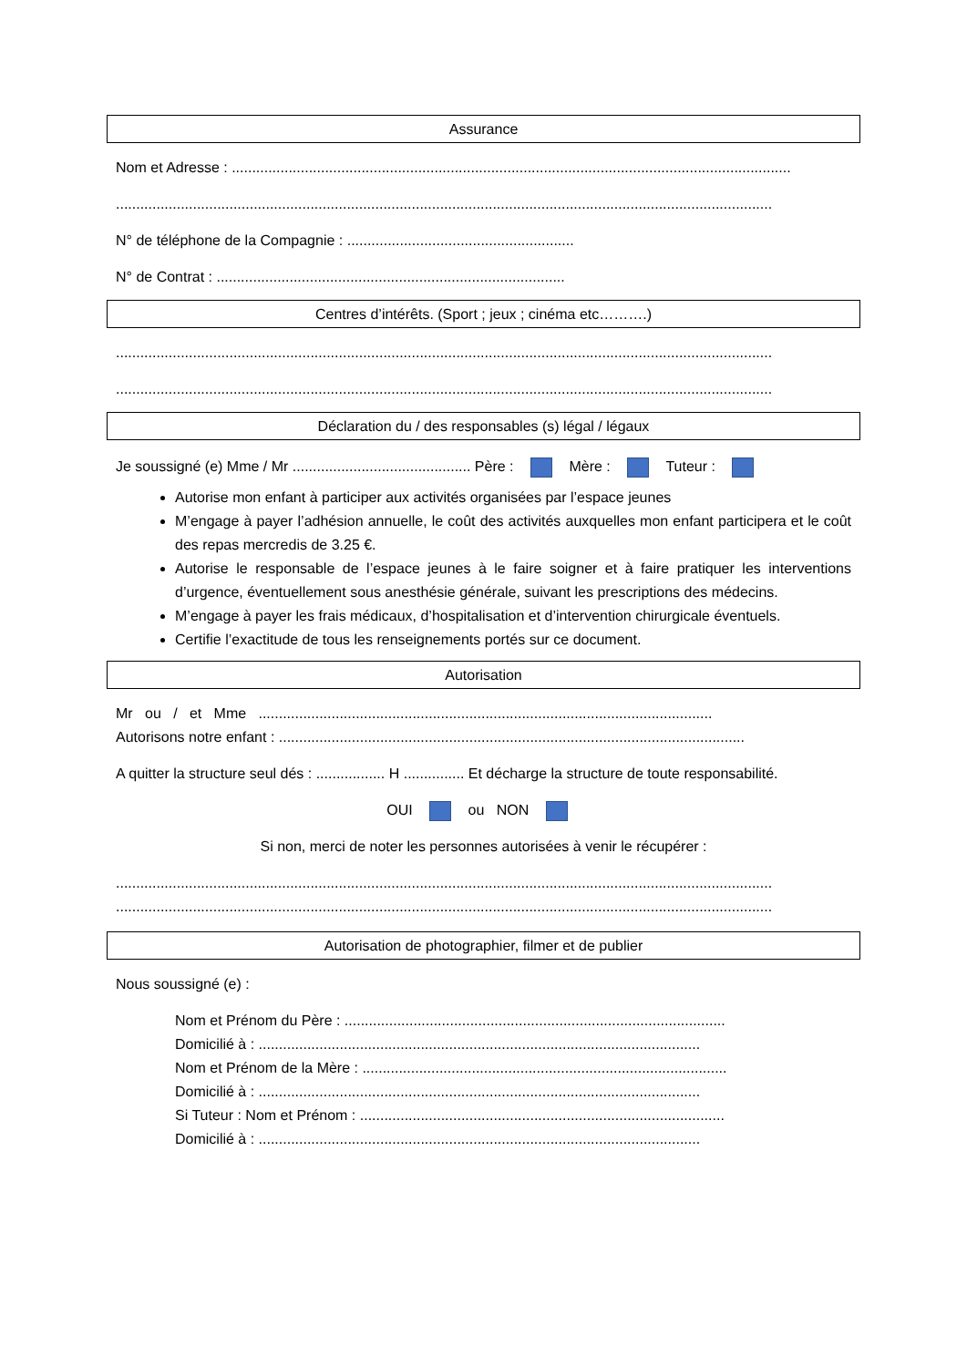Assurance
Nom et Adresse : ..........................................................................................................................................
..................................................................................................................................................................
N° de téléphone de la Compagnie : ........................................................
N° de Contrat : ......................................................................................
Centres d’intérêts. (Sport ; jeux ; cinéma etc……….)
..................................................................................................................................................................
..................................................................................................................................................................
Déclaration du / des responsables (s) légal / légaux
Je soussigné (e) Mme / Mr ............................................ Père : Mère : Tuteur :
Autorise mon enfant à participer aux activités organisées par l’espace jeunes
M’engage à payer l’adhésion annuelle, le coût des activités auxquelles mon enfant participera et le coût des repas mercredis de 3.25 €.
Autorise le responsable de l’espace jeunes à le faire soigner et à faire pratiquer les interventions d’urgence, éventuellement sous anesthésie générale, suivant les prescriptions des médecins.
M’engage à payer les frais médicaux, d’hospitalisation et d’intervention chirurgicale éventuels.
Certifie l’exactitude de tous les renseignements portés sur ce document.
Autorisation
Mr ou / et Mme ................................................................................................................
Autorisons notre enfant : ...................................................................................................................
A quitter la structure seul dés : ................. H ............... Et décharge la structure de toute responsabilité.
OUI ou NON
Si non, merci de noter les personnes autorisées à venir le récupérer :
..................................................................................................................................................................
..................................................................................................................................................................
Autorisation de photographier, filmer et de publier
Nous soussigné (e) :
Nom et Prénom du Père : ..............................................................................................
Domicilié à : .............................................................................................................
Nom et Prénom de la Mère : ..........................................................................................
Domicilié à : .............................................................................................................
Si Tuteur : Nom et Prénom : ..........................................................................................
Domicilié à : .............................................................................................................